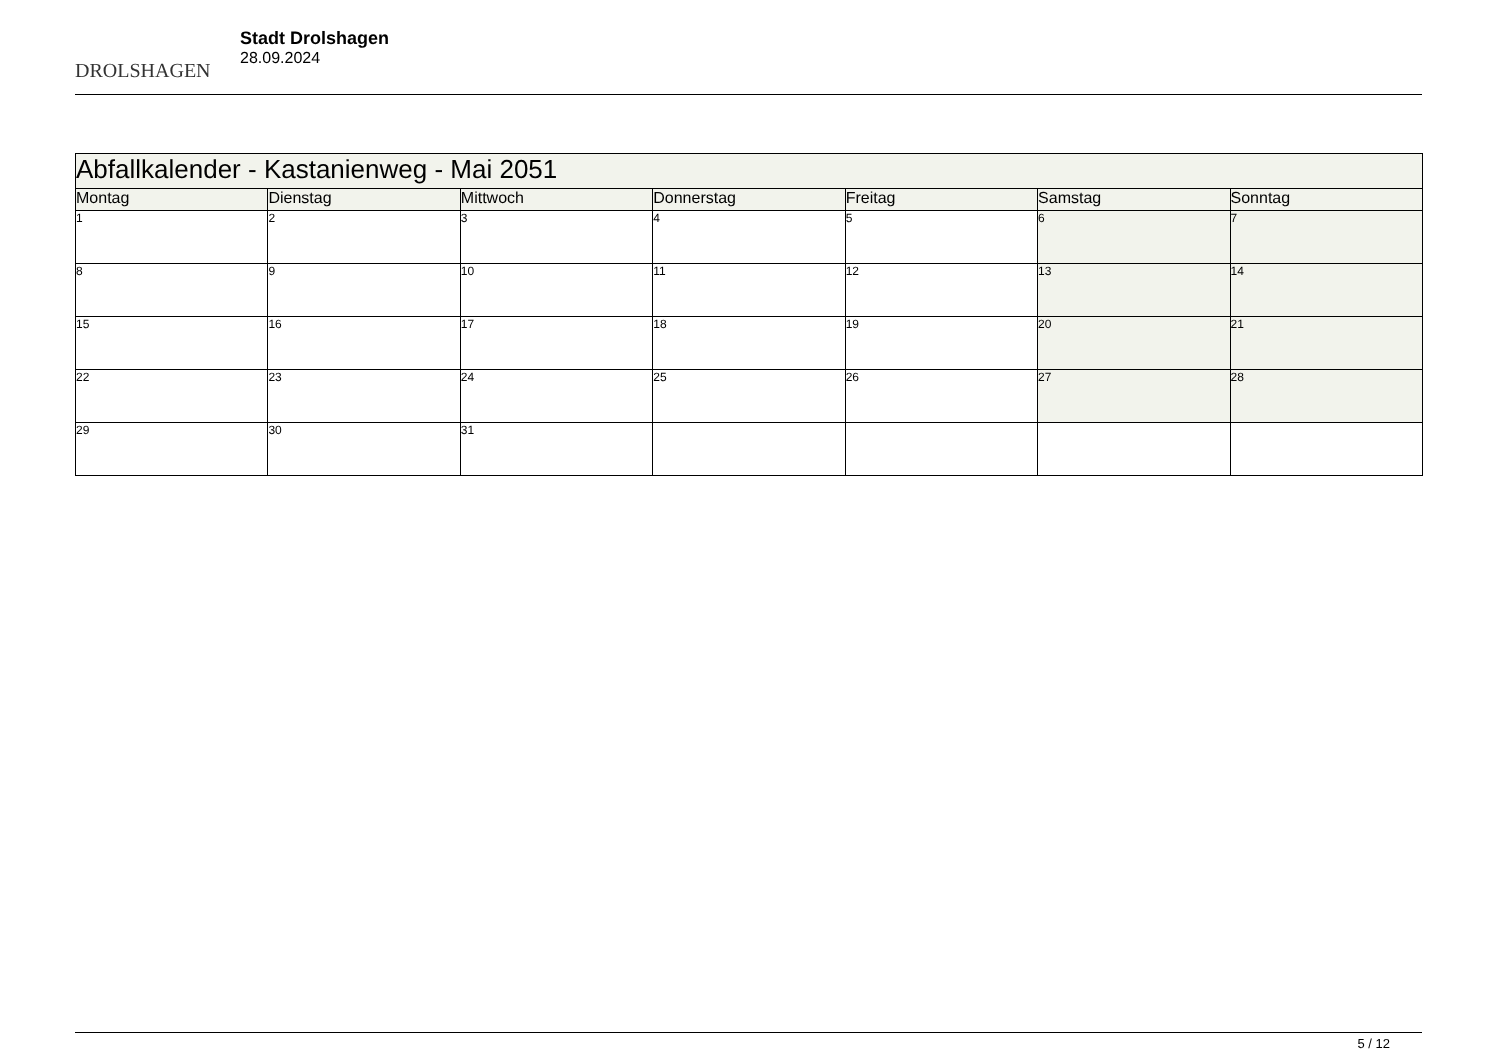DROLSHAGEN
Stadt Drolshagen
28.09.2024
| Abfallkalender - Kastanienweg - Mai 2051 | | | | | | |
| Montag | Dienstag | Mittwoch | Donnerstag | Freitag | Samstag | Sonntag |
| 1 | 2 | 3 | 4 | 5 | 6 | 7 |
| 8 | 9 | 10 | 11 | 12 | 13 | 14 |
| 15 | 16 | 17 | 18 | 19 | 20 | 21 |
| 22 | 23 | 24 | 25 | 26 | 27 | 28 |
| 29 | 30 | 31 | | | | |
5 / 12